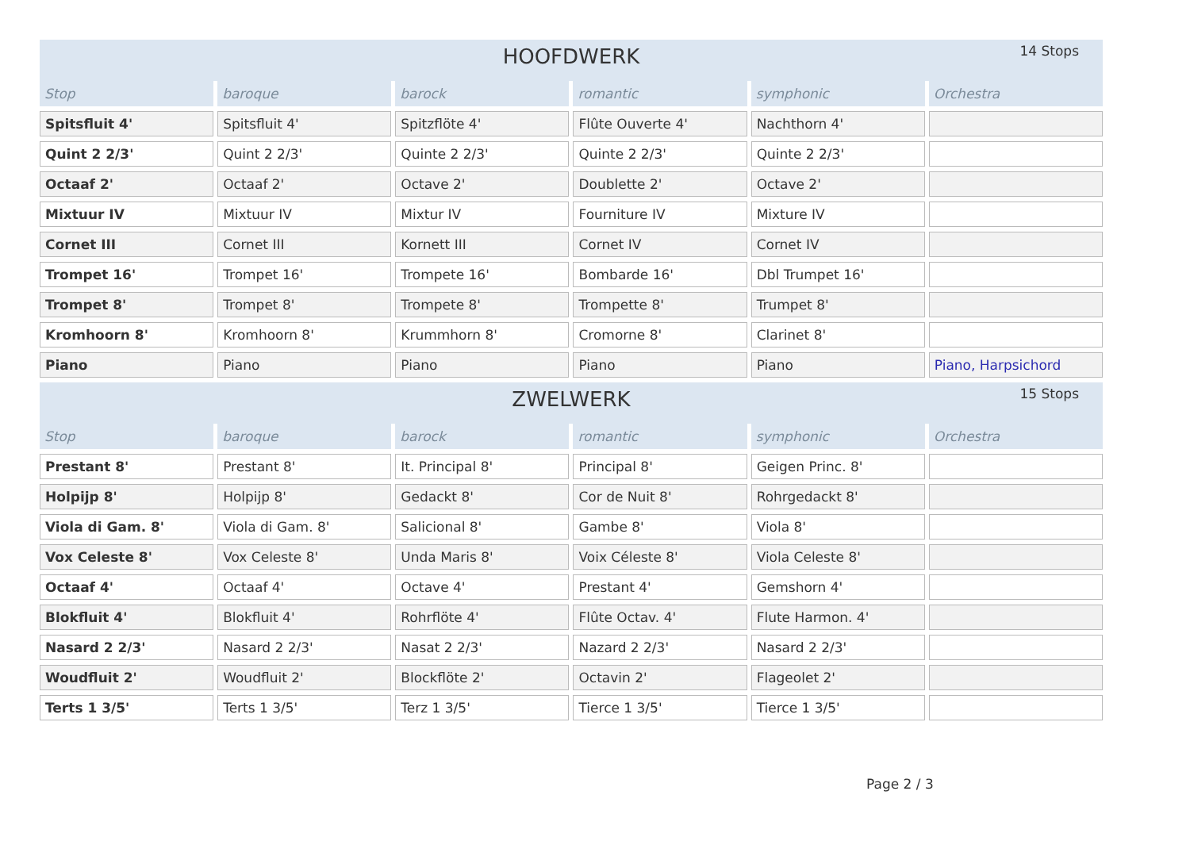HOOFDWERK 14 Stops
| Stop | baroque | barock | romantic | symphonic | Orchestra |
| --- | --- | --- | --- | --- | --- |
| Spitsfluit 4' | Spitsfluit 4' | Spitzflöte 4' | Flûte Ouverte 4' | Nachthorn 4' | |
| Quint 2 2/3' | Quint 2 2/3' | Quinte 2 2/3' | Quinte 2 2/3' | Quinte 2 2/3' | |
| Octaaf 2' | Octaaf 2' | Octave 2' | Doublette 2' | Octave 2' | |
| Mixtuur IV | Mixtuur IV | Mixtur IV | Fourniture IV | Mixture IV | |
| Cornet III | Cornet III | Kornett III | Cornet IV | Cornet IV | |
| Trompet 16' | Trompet 16' | Trompete 16' | Bombarde 16' | Dbl Trumpet 16' | |
| Trompet 8' | Trompet 8' | Trompete 8' | Trompette 8' | Trumpet 8' | |
| Kromhoorn 8' | Kromhoorn 8' | Krummhorn 8' | Cromorne 8' | Clarinet 8' | |
| Piano | Piano | Piano | Piano | Piano | Piano, Harpsichord |
ZWELWERK 15 Stops
| Stop | baroque | barock | romantic | symphonic | Orchestra |
| --- | --- | --- | --- | --- | --- |
| Prestant 8' | Prestant 8' | It. Principal 8' | Principal 8' | Geigen Princ. 8' | |
| Holpijp 8' | Holpijp 8' | Gedackt 8' | Cor de Nuit 8' | Rohrgedackt 8' | |
| Viola di Gam. 8' | Viola di Gam. 8' | Salicional 8' | Gambe 8' | Viola 8' | |
| Vox Celeste 8' | Vox Celeste 8' | Unda Maris 8' | Voix Céleste 8' | Viola Celeste 8' | |
| Octaaf 4' | Octaaf 4' | Octave 4' | Prestant 4' | Gemshorn 4' | |
| Blokfluit 4' | Blokfluit 4' | Rohrflöte 4' | Flûte Octav. 4' | Flute Harmon. 4' | |
| Nasard 2 2/3' | Nasard 2 2/3' | Nasat 2 2/3' | Nazard 2 2/3' | Nasard 2 2/3' | |
| Woudfluit 2' | Woudfluit 2' | Blockflöte 2' | Octavin 2' | Flageolet 2' | |
| Terts 1 3/5' | Terts 1 3/5' | Terz 1 3/5' | Tierce 1 3/5' | Tierce 1 3/5' | |
Page 2 / 3